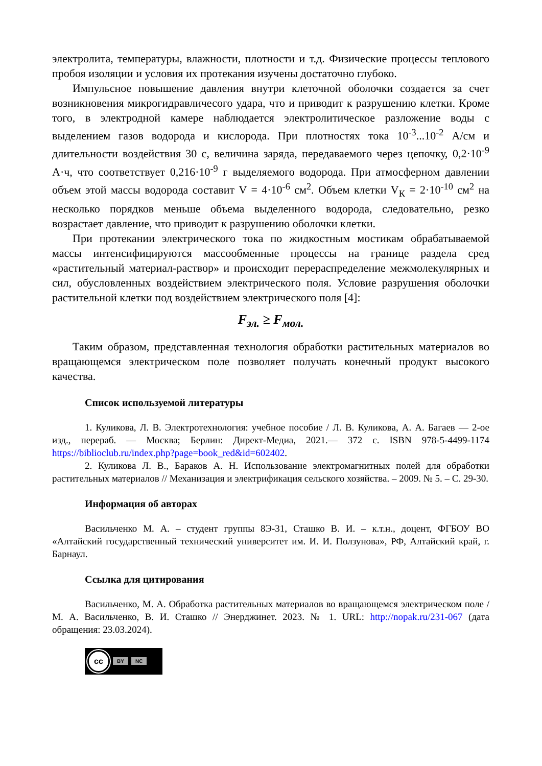электролита, температуры, влажности, плотности и т.д. Физические процессы теплового пробоя изоляции и условия их протекания изучены достаточно глубоко.
Импульсное повышение давления внутри клеточной оболочки создается за счет возникновения микрогидравличесого удара, что и приводит к разрушению клетки. Кроме того, в электродной камере наблюдается электролитическое разложение воды с выделением газов водорода и кислорода. При плотностях тока 10<sup>-3</sup>...10<sup>-2</sup> А/см и длительности воздействия 30 с, величина заряда, передаваемого через цепочку, 0,2·10<sup>-9</sup> А·ч, что соответствует 0,216·10<sup>-9</sup> г выделяемого водорода. При атмосферном давлении объем этой массы водорода составит V = 4·10<sup>-6</sup> см<sup>2</sup>. Объем клетки V<sub>К</sub> = 2·10<sup>-10</sup> см<sup>2</sup> на несколько порядков меньше объема выделенного водорода, следовательно, резко возрастает давление, что приводит к разрушению оболочки клетки.
При протекании электрического тока по жидкостным мостикам обрабатываемой массы интенсифицируются массообменные процессы на границе раздела сред «растительный материал-раствор» и происходит перераспределение межмолекулярных и сил, обусловленных воздействием электрического поля. Условие разрушения оболочки растительной клетки под воздействием электрического поля [4]:
F<sub>эл.</sub> ≥ F<sub>мол.</sub>
Таким образом, представленная технология обработки растительных материалов во вращающемся электрическом поле позволяет получать конечный продукт высокого качества.
Список используемой литературы
1. Куликова, Л. В. Электротехнология: учебное пособие / Л. В. Куликова, А. А. Багаев — 2-ое изд., перераб. — Москва; Берлин: Директ-Медиа, 2021.— 372 с. ISBN 978-5-4499-1174 https://biblioclub.ru/index.php?page=book_red&id=602402.
2. Куликова Л. В., Бараков А. Н. Использование электромагнитных полей для обработки растительных материалов // Механизация и электрификация сельского хозяйства. – 2009. № 5. – С. 29-30.
Информация об авторах
Васильченко М. А. – студент группы 8Э-31, Сташко В. И. – к.т.н., доцент, ФГБОУ ВО «Алтайский государственный технический университет им. И. И. Ползунова», РФ, Алтайский край, г. Барнаул.
Ссылка для цитирования
Васильченко, М. А. Обработка растительных материалов во вращающемся электрическом поле / М. А. Васильченко, В. И. Сташко // Энерджинет. 2023. № 1. URL: http://nopak.ru/231-067 (дата обращения: 23.03.2024).
cc
BY NC